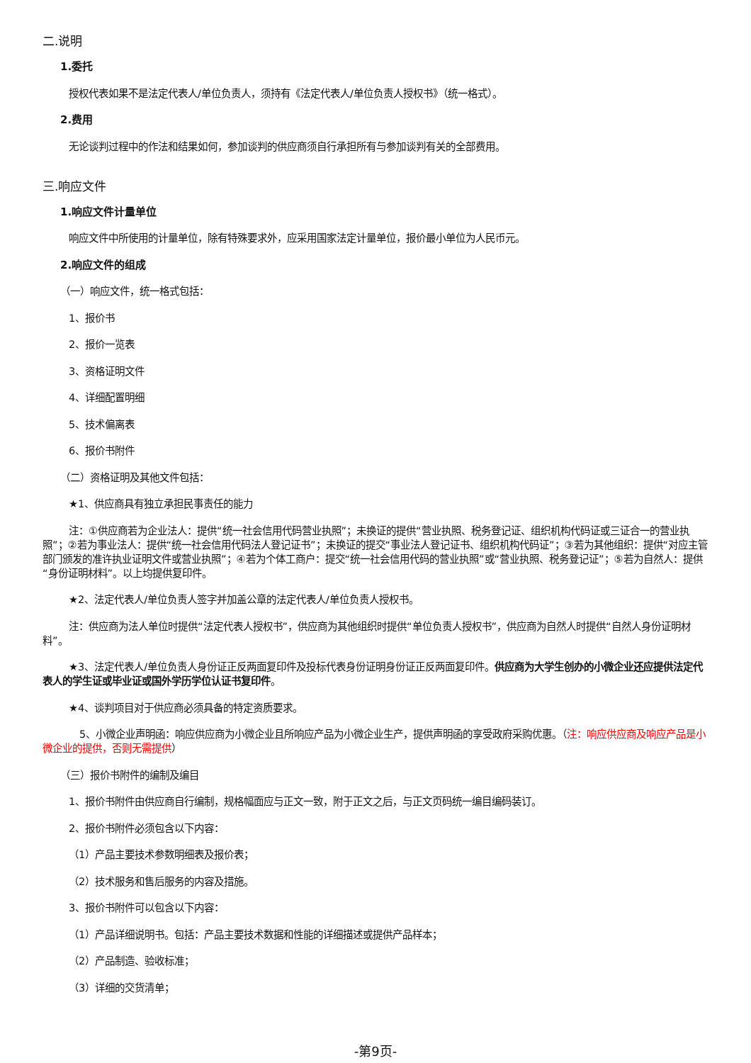二.说明
1.委托
授权代表如果不是法定代表人/单位负责人，须持有《法定代表人/单位负责人授权书》（统一格式）。
2.费用
无论谈判过程中的作法和结果如何，参加谈判的供应商须自行承担所有与参加谈判有关的全部费用。
三.响应文件
1.响应文件计量单位
响应文件中所使用的计量单位，除有特殊要求外，应采用国家法定计量单位，报价最小单位为人民币元。
2.响应文件的组成
（一）响应文件，统一格式包括：
1、报价书
2、报价一览表
3、资格证明文件
4、详细配置明细
5、技术偏离表
6、报价书附件
（二）资格证明及其他文件包括：
★1、供应商具有独立承担民事责任的能力
注：①供应商若为企业法人：提供“统一社会信用代码营业执照”；未换证的提供“营业执照、税务登记证、组织机构代码证或三证合一的营业执照”；②若为事业法人：提供“统一社会信用代码法人登记证书”；未换证的提交“事业法人登记证书、组织机构代码证”；③若为其他组织：提供“对应主管部门颁发的准许执业证明文件或营业执照”；④若为个体工商户：提交“统一社会信用代码的营业执照”或“营业执照、税务登记证”；⑤若为自然人：提供“身份证明材料”。以上均提供复印件。
★2、法定代表人/单位负责人签字并加盖公章的法定代表人/单位负责人授权书。
注：供应商为法人单位时提供“法定代表人授权书”，供应商为其他组织时提供“单位负责人授权书”，供应商为自然人时提供“自然人身份证明材料”。
★3、法定代表人/单位负责人身份证正反两面复印件及投标代表身份证明身份证正反两面复印件。供应商为大学生创办的小微企业还应提供法定代表人的学生证或毕业证或国外学历学位认证书复印件。
★4、谈判项目对于供应商必须具备的特定资质要求。
5、小微企业声明函：响应供应商为小微企业且所响应产品为小微企业生产，提供声明函的享受政府采购优惠。（注：响应供应商及响应产品是小微企业的提供，否则无需提供）
（三）报价书附件的编制及编目
1、报价书附件由供应商自行编制，规格幅面应与正文一致，附于正文之后，与正文页码统一编目编码装订。
2、报价书附件必须包含以下内容：
（1）产品主要技术参数明细表及报价表；
（2）技术服务和售后服务的内容及措施。
3、报价书附件可以包含以下内容：
（1）产品详细说明书。包括：产品主要技术数据和性能的详细描述或提供产品样本；
（2）产品制造、验收标准；
（3）详细的交货清单；
-第9页-